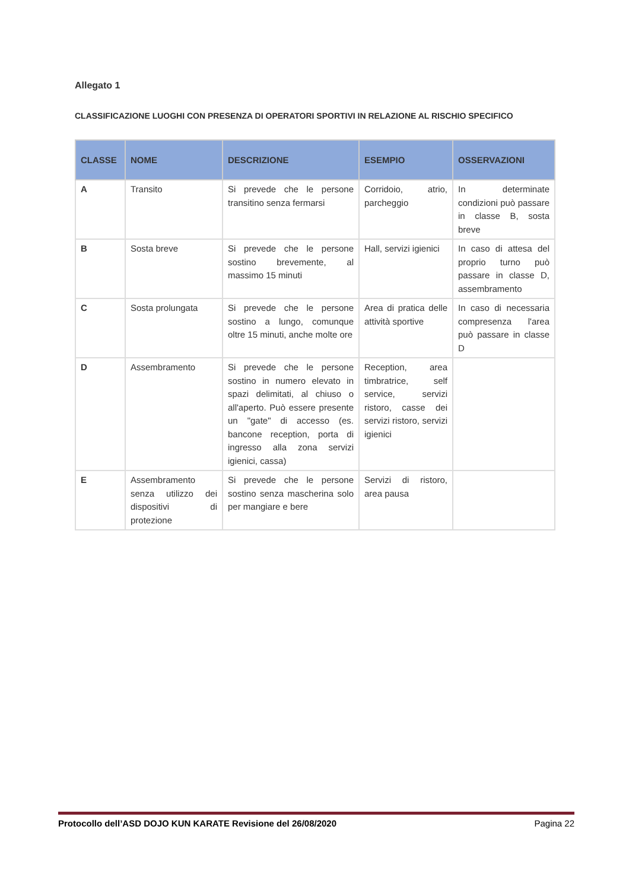Allegato 1
CLASSIFICAZIONE LUOGHI CON PRESENZA DI OPERATORI SPORTIVI IN RELAZIONE AL RISCHIO SPECIFICO
| CLASSE | NOME | DESCRIZIONE | ESEMPIO | OSSERVAZIONI |
| --- | --- | --- | --- | --- |
| A | Transito | Si prevede che le persone transitino senza fermarsi | Corridoio, atrio, parcheggio | In determinate condizioni può passare in classe B, sosta breve |
| B | Sosta breve | Si prevede che le persone sostino brevemente, al massimo 15 minuti | Hall, servizi igienici | In caso di attesa del proprio turno può passare in classe D, assembramento |
| C | Sosta prolungata | Si prevede che le persone sostino a lungo, comunque oltre 15 minuti, anche molte ore | Area di pratica delle attività sportive | In caso di necessaria compresenza l'area può passare in classe D |
| D | Assembramento | Si prevede che le persone sostino in numero elevato in spazi delimitati, al chiuso o all'aperto. Può essere presente un "gate" di accesso (es. bancone reception, porta di ingresso alla zona servizi igienici, cassa) | Reception, area timbratrice, self service, servizi ristoro, casse dei servizi ristoro, servizi igienici | |
| E | Assembramento senza utilizzo dei dispositivi di protezione | Si prevede che le persone sostino senza mascherina solo per mangiare e bere | Servizi di ristoro, area pausa | |
Protocollo dell’ASD DOJO KUN KARATE Revisione del 26/08/2020 Pagina 22